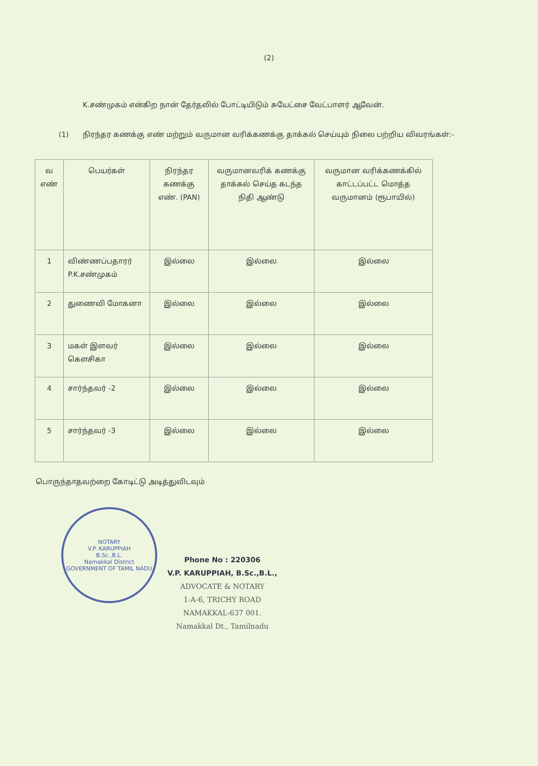(2)
K.சண்முகம் என்கிற நான் தேர்தலில் போட்டியிடும் சுயேட்சை வேட்பாளர் ஆவேன்.
(1) நிரந்தர கணக்கு எண் மற்றும் வருமான வரிக்கணக்கு தாக்கல் செய்யும் நிலை பற்றிய விவரங்கள்:-
| வ எண் | பெயர்கள் | நிரந்தர கணக்கு எண். (PAN) | வருமானவரிக் கணக்கு தாக்கல் செய்த கடந்த நிதி ஆண்டு | வருமான வரிக்கணக்கில் காட்டப்பட்ட மொத்த வருமானம் (ரூபாயில்) |
| --- | --- | --- | --- | --- |
| 1 | விண்ணப்பதாரர் P.K.சண்முகம் | இல்லை | இல்லை | இல்லை |
| 2 | துணைவி மோகனா | இல்லை | இல்லை | இல்லை |
| 3 | மகள் இளவர் கௌசிகா | இல்லை | இல்லை | இல்லை |
| 4 | சார்ந்தவர் -2 | இல்லை | இல்லை | இல்லை |
| 5 | சார்ந்தவர் -3 | இல்லை | இல்லை | இல்லை |
பொருந்தாதவற்றை கோடிட்டு அடித்துவிடவும்
NOTARY
V.P. KARUPPIAH
B.Sc.,B.L.
Namakkal District
GOVERNMENT OF TAMIL NADU
Phone No : 220306
V.P. KARUPPIAH, B.Sc.,B.L.,
ADVOCATE & NOTARY
1-A-6, TRICHY ROAD
NAMAKKAL-637 001.
Namakkal Dt., Tamilnadu